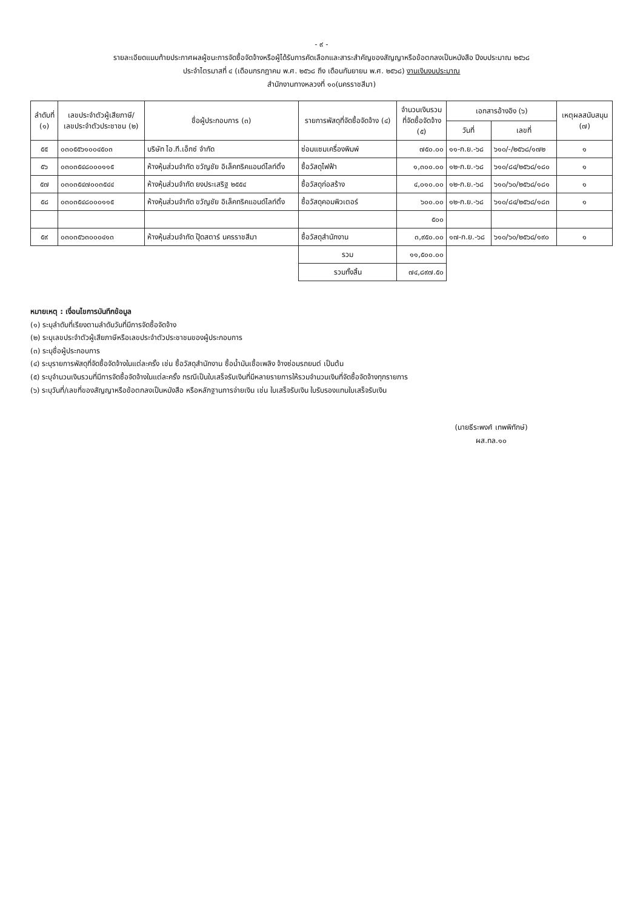- ๙ -
รายละเอียดแนบท้ายประกาศผลผู้ชนะการจัดซื้อจัดจ้างหรือผู้ได้รับการคัดเลือกและสาระสำคัญของสัญญาหรือข้อตกลงเป็นหนังสือ ปีงบประมาณ ๒๕๖๘
ประจำไตรมาสที่ ๔ (เดือนกรกฎาคม พ.ศ. ๒๕๖๘ ถึง เดือนกันยายน พ.ศ. ๒๕๖๘) งานเงินงบประมาณ
สำนักงานทางหลวงที่ ๑๐(นครราชสีมา)
| ลำดับที่ (๑) | เลขประจำตัวผู้เสียภาษี/ เลขประจำตัวประชาชน (๒) | ชื่อผู้ประกอบการ (๓) | รายการพัสดุที่จัดซื้อจัดจ้าง (๔) | จำนวนเงินรวม ที่จัดซื้อจัดจ้าง (๕) | เอกสารอ้างอิง (๖) | | เหตุผลสนับสนุน (๗) |
| --- | --- | --- | --- | --- | --- | --- | --- |
| | | | | | วันที่ | เลขที่ | |
| ๕๕ | ๐๓๐๕๕๖๑๐๐๔๕๐๓ | บริษัท ไอ.ที.เอ็กซ์ จำกัด | ซ่อมแซมเครื่องพิมพ์ | ๗๕๐.๐๐ | ๑๑-ก.ย.-๖๘ | ๖๑๐/-/๒๕๖๘/๑๗๒ | ๑ |
| ๕๖ | ๐๓๐๓๕๔๘๐๐๐๑๑๕ | ห้างหุ้นส่วนจำกัด ขวัญชัย อิเล็คทริคแอนด์ไลท์ติ้ง | ซื้อวัสดุไฟฟ้า | ๑,๓๐๐.๐๐ | ๑๒-ก.ย.-๖๘ | ๖๑๐/๘๔/๒๕๖๘/๑๘๐ | ๑ |
| ๕๗ | ๐๓๐๓๕๔๗๐๐๓๕๔๔ | ห้างหุ้นส่วนจำกัด ยงประเสริฐ ๒๕๕๔ | ซื้อวัสดุก่อสร้าง | ๔,๐๑๐.๐๐ | ๑๒-ก.ย.-๖๘ | ๖๑๐/๖๐/๒๕๖๘/๑๘๑ | ๑ |
| ๕๘ | ๐๓๐๓๕๔๘๐๐๐๑๑๕ | ห้างหุ้นส่วนจำกัด ขวัญชัย อิเล็คทริคแอนด์ไลท์ติ้ง | ซื้อวัสดุคอมพิวเตอร์ | ๖๐๐.๐๐ | ๑๒-ก.ย.-๖๘ | ๖๑๐/๘๔/๒๕๖๘/๑๘๓ | ๑ |
| | | | | ๕๐๐ | | | |
| ๕๙ | ๐๓๐๓๕๖๓๐๐๐๔๑๓ | ห้างหุ้นส่วนจำกัด ปุ๊ดสตาร์ นครราชสีมา | ซื้อวัสดุสำนักงาน | ๓,๙๕๐.๐๐ | ๑๗-ก.ย.-๖๘ | ๖๑๐/๖๐/๒๕๖๘/๑๙๐ | ๑ |
| | | | รวม | ๑๑,๕๐๐.๐๐ | | | |
| | | | รวมทั้งสิ้น | ๗๔,๘๙๗.๕๐ | | | |
หมายเหตุ : เงื่อนไขการบันทึกข้อมูล
(๑) ระบุลำดับที่เรียงตามลำดับวันที่มีการจัดซื้อจัดจ้าง
(๒) ระบุเลขประจำตัวผู้เสียภาษีหรือเลขประจำตัวประชาชนของผู้ประกอบการ
(๓) ระบุชื่อผู้ประกอบการ
(๔) ระบุรายการพัสดุที่จัดซื้อจัดจ้างในแต่ละครั้ง เช่น ซื้อวัสดุสำนักงาน ซื้อน้ำมันเชื้อเพลิง จ้างซ่อมรถยนต์ เป็นต้น
(๕) ระบุจำนวนเงินรวมที่มีการจัดซื้อจัดจ้างในแต่ละครั้ง กรณีเป็นใบเสร็จรับเงินที่มีหลายรายการให้รวมจำนวนเงินที่จัดซื้อจัดจ้างทุกรายการ
(๖) ระบุวันที่/เลขที่ของสัญญาหรือข้อตกลงเป็นหนังสือ หรือหลักฐานการจ่ายเงิน เช่น ใบเสร็จรับเงิน ใบรับรองแทนใบเสร็จรับเงิน
(นายธีระพงศ์ เทพพิทักษ์)
ผส.ทล.๑๐